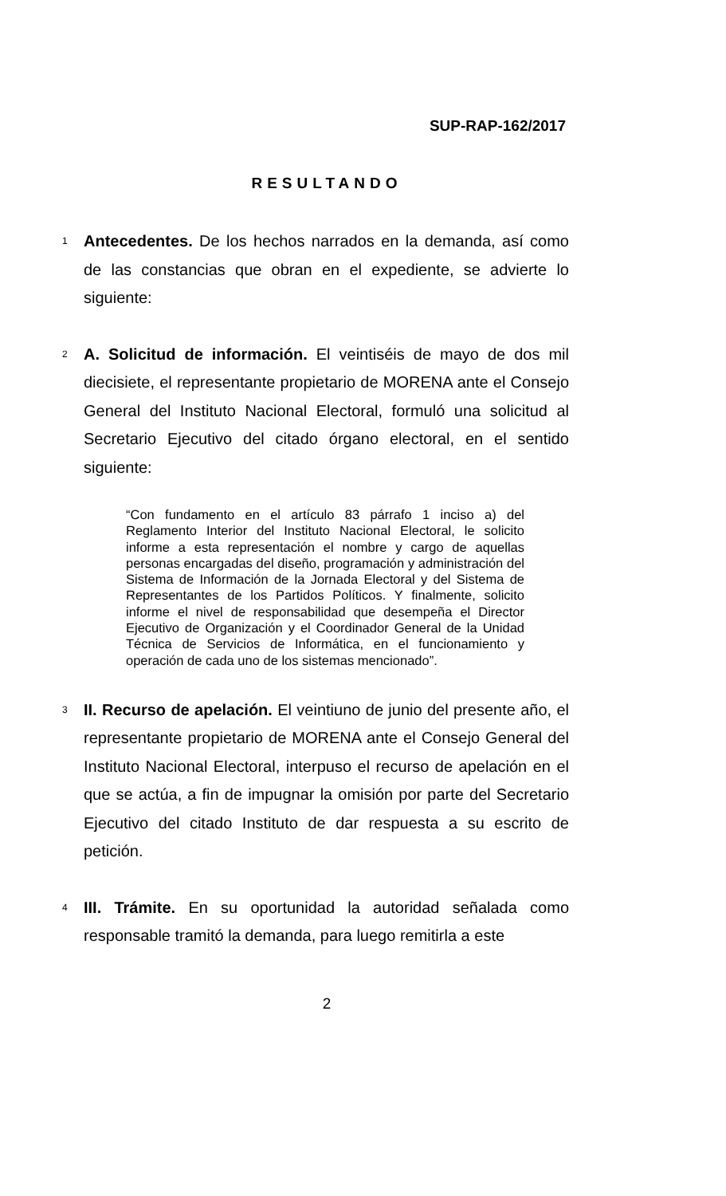SUP-RAP-162/2017
RESULTANDO
1
Antecedentes. De los hechos narrados en la demanda, así como de las constancias que obran en el expediente, se advierte lo siguiente:
2
A. Solicitud de información. El veintiséis de mayo de dos mil diecisiete, el representante propietario de MORENA ante el Consejo General del Instituto Nacional Electoral, formuló una solicitud al Secretario Ejecutivo del citado órgano electoral, en el sentido siguiente:
“Con fundamento en el artículo 83 párrafo 1 inciso a) del Reglamento Interior del Instituto Nacional Electoral, le solicito informe a esta representación el nombre y cargo de aquellas personas encargadas del diseño, programación y administración del Sistema de Información de la Jornada Electoral y del Sistema de Representantes de los Partidos Políticos. Y finalmente, solicito informe el nivel de responsabilidad que desempeña el Director Ejecutivo de Organización y el Coordinador General de la Unidad Técnica de Servicios de Informática, en el funcionamiento y operación de cada uno de los sistemas mencionado”.
3
II. Recurso de apelación. El veintiuno de junio del presente año, el representante propietario de MORENA ante el Consejo General del Instituto Nacional Electoral, interpuso el recurso de apelación en el que se actúa, a fin de impugnar la omisión por parte del Secretario Ejecutivo del citado Instituto de dar respuesta a su escrito de petición.
4
III. Trámite. En su oportunidad la autoridad señalada como responsable tramitó la demanda, para luego remitirla a este
2